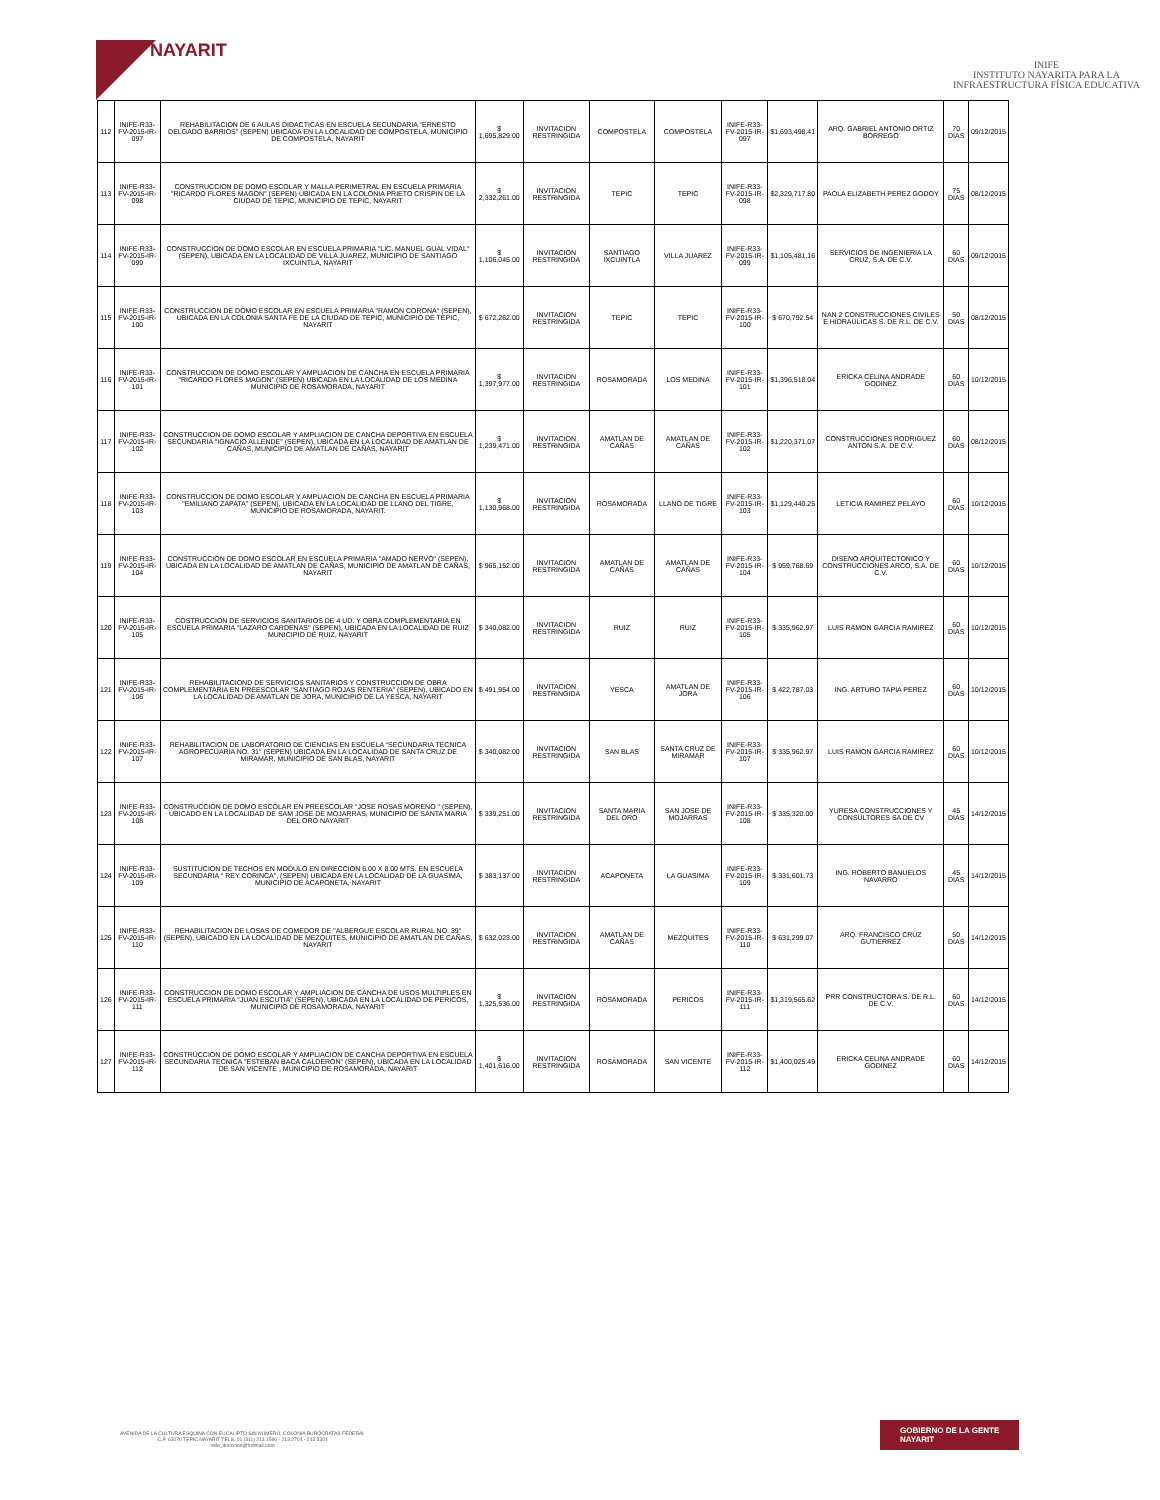NAYARIT
INIFE
INSTITUTO NAYARITA PARA LA
INFRAESTRUCTURA FÍSICA EDUCATIVA
| 112 | INIFE-R33-FV-2015-IR-097 | REHABILITACION DE 6 AULAS DIDACTICAS EN ESCUELA SECUNDARIA "ERNESTO DELGADO BARRIOS" (SEPEN) UBICADA EN LA LOCALIDAD DE COMPOSTELA, MUNICIPIO DE COMPOSTELA, NAYARIT | $ 1,695,829.00 | INVITACION RESTRINGIDA | COMPOSTELA | COMPOSTELA | INIFE-R33-FV-2015-IR-097 | $1,693,498.41 | ARQ. GABRIEL ANTONIO ORTIZ BORREGO | 70 DIAS | 09/12/2015 |
| 113 | INIFE-R33-FV-2015-IR-098 | CONSTRUCCION DE DOMO ESCOLAR Y MALLA PERIMETRAL EN ESCUELA PRIMARIA "RICARDO FLORES MAGON" (SEPEN) UBICADA EN LA COLONIA PRIETO CRISPIN DE LA CIUDAD DE TEPIC, MUNICIPIO DE TEPIC, NAYARIT | $ 2,332,261.00 | INVITACION RESTRINGIDA | TEPIC | TEPIC | INIFE-R33-FV-2015-IR-098 | $2,329,717.80 | PAOLA ELIZABETH PEREZ GODOY | 75 DIAS | 08/12/2015 |
| 114 | INIFE-R33-FV-2015-IR-099 | CONSTRUCCION DE DOMO ESCOLAR EN ESCUELA PRIMARIA "LIC. MANUEL GUAL VIDAL" (SEPEN), UBICADA EN LA LOCALIDAD DE VILLA JUAREZ, MUNICIPIO DE SANTIAGO IXCUINTLA, NAYARIT | $ 1,106,045.00 | INVITACION RESTRINGIDA | SANTIAGO IXCUINTLA | VILLA JUAREZ | INIFE-R33-FV-2015-IR-099 | $1,105,481.16 | SERVICIOS DE INGENIERIA LA CRUZ, S.A. DE C.V. | 60 DIAS | 09/12/2015 |
| 115 | INIFE-R33-FV-2015-IR-100 | CONSTRUCCION DE DOMO ESCOLAR EN ESCUELA PRIMARIA "RAMON CORONA" (SEPEN), UBICADA EN LA COLONIA SANTA FE DE LA CIUDAD DE TEPIC, MUNICIPIO DE TEPIC, NAYARIT | $ 672,262.00 | INVITACION RESTRINGIDA | TEPIC | TEPIC | INIFE-R33-FV-2015-IR-100 | $ 670,792.54 | NAN 2 CONSTRUCCIONES CIVILES E HIDRAULICAS S. DE R.L. DE C.V. | 50 DIAS | 08/12/2015 |
| 116 | INIFE-R33-FV-2015-IR-101 | CONSTRUCCION DE DOMO ESCOLAR Y AMPLIACION DE CANCHA EN ESCUELA PRIMARIA "RICARDO FLORES MAGON" (SEPEN) UBICADA EN LA LOCALIDAD DE LOS MEDINA MUNICIPIO DE ROSAMORADA, NAYARIT | $ 1,397,977.00 | INVITACION RESTRINGIDA | ROSAMORADA | LOS MEDINA | INIFE-R33-FV-2015-IR-101 | $1,396,518.04 | ERICKA CELINA ANDRADE GODINEZ | 60 DIAS | 10/12/2015 |
| 117 | INIFE-R33-FV-2015-IR-102 | CONSTRUCCION DE DOMO ESCOLAR Y AMPLIACION DE CANCHA DEPORTIVA EN ESCUELA SECUNDARIA "IGNACIO ALLENDE" (SEPEN), UBICADA EN LA LOCALIDAD DE AMATLAN DE CAÑAS, MUNICIPIO DE AMATLAN DE CAÑAS, NAYARIT | $ 1,239,471.00 | INVITACION RESTRINGIDA | AMATLAN DE CAÑAS | AMATLAN DE CAÑAS | INIFE-R33-FV-2015-IR-102 | $1,220,371.07 | CONSTRUCCIONES RODRIGUEZ ANTON S.A. DE C.V. | 60 DIAS | 08/12/2015 |
| 118 | INIFE-R33-FV-2015-IR-103 | CONSTRUCCION DE DOMO ESCOLAR Y AMPLIACION DE CANCHA EN ESCUELA PRIMARIA "EMILIANO ZAPATA" (SEPEN), UBICADA EN LA LOCALIDAD DE LLANO DEL TIGRE, MUNICIPIO DE ROSAMORADA, NAYARIT. | $ 1,130,968.00 | INVITACION RESTRINGIDA | ROSAMORADA | LLANO DE TIGRE | INIFE-R33-FV-2015-IR-103 | $1,129,440.25 | LETICIA RAMIREZ PELAYO | 60 DIAS | 10/12/2015 |
| 119 | INIFE-R33-FV-2015-IR-104 | CONSTRUCCION DE DOMO ESCOLAR EN ESCUELA PRIMARIA "AMADO NERVO" (SEPEN), UBICADA EN LA LOCALIDAD DE AMATLAN DE CAÑAS, MUNICIPIO DE AMATLAN DE CAÑAS, NAYARIT | $ 965,152.00 | INVITACION RESTRINGIDA | AMATLAN DE CAÑAS | AMATLAN DE CAÑAS | INIFE-R33-FV-2015-IR-104 | $ 959,768.69 | DISENO ARQUITECTONICO Y CONSTRUCCIONES ARCO, S.A. DE C.V. | 60 DIAS | 10/12/2015 |
| 120 | INIFE-R33-FV-2015-IR-105 | COSTRUCCION DE SERVICIOS SANITARIOS DE 4 UD. Y OBRA COMPLEMENTARIA EN ESCUELA PRIMARIA "LAZARO CARDENAS" (SEPEN), UBICADA EN LA LOCALIDAD DE RUIZ MUNICIPIO DE RUIZ, NAYARIT | $ 340,082.00 | INVITACION RESTRINGIDA | RUIZ | RUIZ | INIFE-R33-FV-2015-IR-105 | $ 335,962.97 | LUIS RAMON GARCIA RAMIREZ | 60 DIAS | 10/12/2015 |
| 121 | INIFE-R33-FV-2015-IR-106 | REHABILITACIOND DE SERVICIOS SANITARIOS Y CONSTRUCCION DE OBRA COMPLEMENTARIA EN PREESCOLAR "SANTIAGO ROJAS RENTERIA" (SEPEN), UBICADO EN LA LOCALIDAD DE AMATLAN DE JORA, MUNICIPIO DE LA YESCA, NAYARIT | $ 491,954.00 | INVITACION RESTRINGIDA | YESCA | AMATLAN DE JORA | INIFE-R33-FV-2015-IR-106 | $ 422,787.03 | ING. ARTURO TAPIA PEREZ | 60 DIAS | 10/12/2015 |
| 122 | INIFE-R33-FV-2015-IR-107 | REHABILITACION DE LABORATORIO DE CIENCIAS EN ESCUELA "SECUNDARIA TECNICA AGROPECUARIA NO. 31" (SEPEN) UBICADA EN LA LOCALIDAD DE SANTA CRUZ DE MIRAMAR, MUNICIPIO DE SAN BLAS, NAYARIT | $ 340,082.00 | INVITACION RESTRINGIDA | SAN BLAS | SANTA CRUZ DE MIRAMAR | INIFE-R33-FV-2015-IR-107 | $ 335,962.97 | LUIS RAMON GARCIA RAMIREZ | 60 DIAS | 10/12/2015 |
| 123 | INIFE-R33-FV-2015-IR-108 | CONSTRUCCION DE DOMO ESCOLAR EN PREESCOLAR "JOSE ROSAS MORENO " (SEPEN), UBICADO EN LA LOCALIDAD DE SAM JOSE DE MOJARRAS, MUNICIPIO DE SANTA MARIA DEL ORO NAYARIT | $ 339,251.00 | INVITACION RESTRINGIDA | SANTA MARIA DEL ORO | SAN JOSE DE MOJARRAS | INIFE-R33-FV-2015-IR-108 | $ 335,320.00 | YURESA CONSTRUCCIONES Y CONSULTORES SA DE CV | 45 DIAS | 14/12/2015 |
| 124 | INIFE-R33-FV-2015-IR-109 | SUSTITUCION DE TECHOS EN MODULO EN DIRECCION 6.00 X 8.00 MTS. EN ESCUELA SECUNDARIA " REY CORINCA", (SEPEN) UBICADA EN LA LOCALIDAD DE LA GUASIMA, MUNICIPIO DE ACAPONETA, NAYARIT | $ 383,137.00 | INVITACION RESTRINGIDA | ACAPONETA | LA GUASIMA | INIFE-R33-FV-2015-IR-109 | $ 331,601.73 | ING. ROBERTO BANUELOS NAVARRO | 45 DIAS | 14/12/2015 |
| 125 | INIFE-R33-FV-2015-IR-110 | REHABILITACION DE LOSAS DE COMEDOR DE "ALBERGUE ESCOLAR RURAL NO. 39" (SEPEN), UBICADO EN LA LOCALIDAD DE MEZQUITES, MUNICIPIO DE AMATLAN DE CAÑAS, NAYARIT | $ 632,023.00 | INVITACION RESTRINGIDA | AMATLAN DE CAÑAS | MEZQUITES | INIFE-R33-FV-2015-IR-110 | $ 631,299.07 | ARQ. FRANCISCO CRUZ GUTIERREZ | 50 DIAS | 14/12/2015 |
| 126 | INIFE-R33-FV-2015-IR-111 | CONSTRUCCION DE DOMO ESCOLAR Y AMPLIACION DE CANCHA DE USOS MULTIPLES EN ESCUELA PRIMARIA "JUAN ESCUTIA" (SEPEN), UBICADA EN LA LOCALIDAD DE PERICOS, MUNICIPIO DE ROSAMORADA, NAYARIT | $ 1,325,536.00 | INVITACION RESTRINGIDA | ROSAMORADA | PERICOS | INIFE-R33-FV-2015-IR-111 | $1,319,565.62 | PRR CONSTRUCTORA S. DE R.L. DE C.V. | 60 DIAS | 14/12/2015 |
| 127 | INIFE-R33-FV-2015-IR-112 | CONSTRUCCION DE DOMO ESCOLAR Y AMPLIACION DE CANCHA DEPORTIVA EN ESCUELA SECUNDARIA TECNICA "ESTEBAN BACA CALDERON" (SEPEN), UBICADA EN LA LOCALIDAD DE SAN VICENTE , MUNICIPIO DE ROSAMORADA, NAYARIT | $ 1,401,616.00 | INVITACION RESTRINGIDA | ROSAMORADA | SAN VICENTE | INIFE-R33-FV-2015-IR-112 | $1,400,025.49 | ERICKA CELINA ANDRADE GODINEZ | 60 DIAS | 14/12/2015 |
AVENIDA DE LA CULTURA ESQUINA CON EUCALIPTO SIN NÚMERO, COLONIA BURÓCRATAS FEDERAL
C.P. 63170 TEPIC NAYARIT TELS. 01 (311) 213 1596 - 213 2704 - 213 3301
inife_direccion@hotmail.com
GOBIERNO DE LA GENTE
NAYARIT